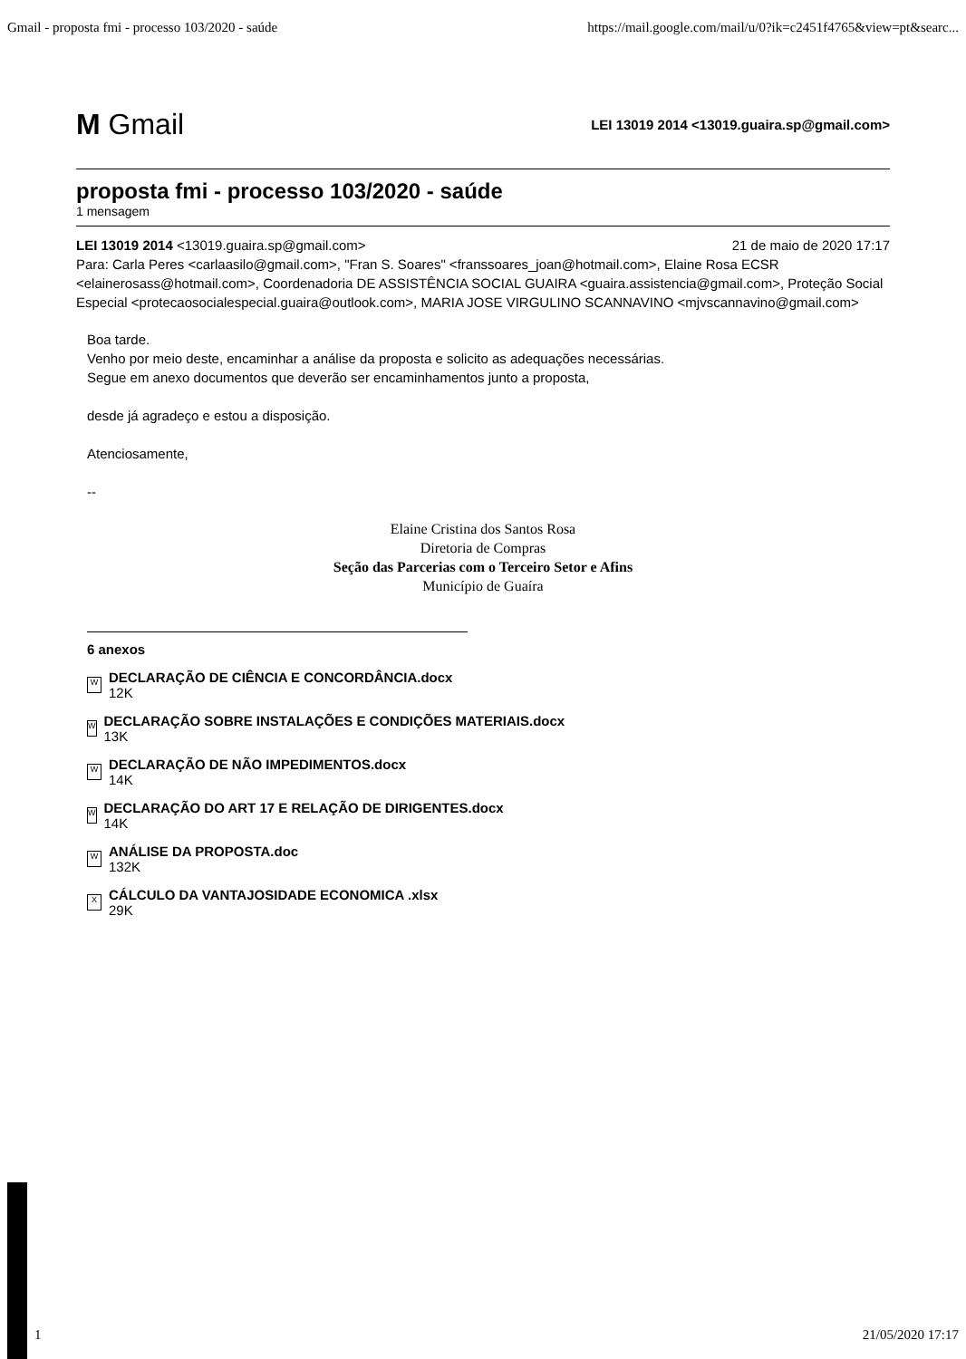Gmail - proposta fmi - processo 103/2020 - saúde https://mail.google.com/mail/u/0?ik=c2451f4765&view=pt&searc...
M Gmail LEI 13019 2014 <13019.guaira.sp@gmail.com>
proposta fmi - processo 103/2020 - saúde
1 mensagem
LEI 13019 2014 <13019.guaira.sp@gmail.com> 21 de maio de 2020 17:17
Para: Carla Peres <carlaasilo@gmail.com>, "Fran S. Soares" <franssoares_joan@hotmail.com>, Elaine Rosa ECSR <elainerosass@hotmail.com>, Coordenadoria DE ASSISTÊNCIA SOCIAL GUAIRA <guaira.assistencia@gmail.com>, Proteção Social Especial <protecaosocialespecial.guaira@outlook.com>, MARIA JOSE VIRGULINO SCANNAVINO <mjvscannavino@gmail.com>
Boa tarde.
Venho por meio deste, encaminhar a análise da proposta e solicito as adequações necessárias.
Segue em anexo documentos que deverão ser encaminhamentos junto a proposta,
desde já agradeço e estou a disposição.
Atenciosamente,
--
Elaine Cristina dos Santos Rosa
Diretoria de Compras
Seção das Parcerias com o Terceiro Setor e Afins
Município de Guaíra
6 anexos
W
DECLARAÇÃO DE CIÊNCIA E CONCORDÂNCIA.docx
12K
W
DECLARAÇÃO SOBRE INSTALAÇÕES E CONDIÇÕES MATERIAIS.docx
13K
W
DECLARAÇÃO DE NÃO IMPEDIMENTOS.docx
14K
W
DECLARAÇÃO DO ART 17 E RELAÇÃO DE DIRIGENTES.docx
14K
W
ANÁLISE DA PROPOSTA.doc
132K
X
CÁLCULO DA VANTAJOSIDADE ECONOMICA .xlsx
29K
1 21/05/2020 17:17